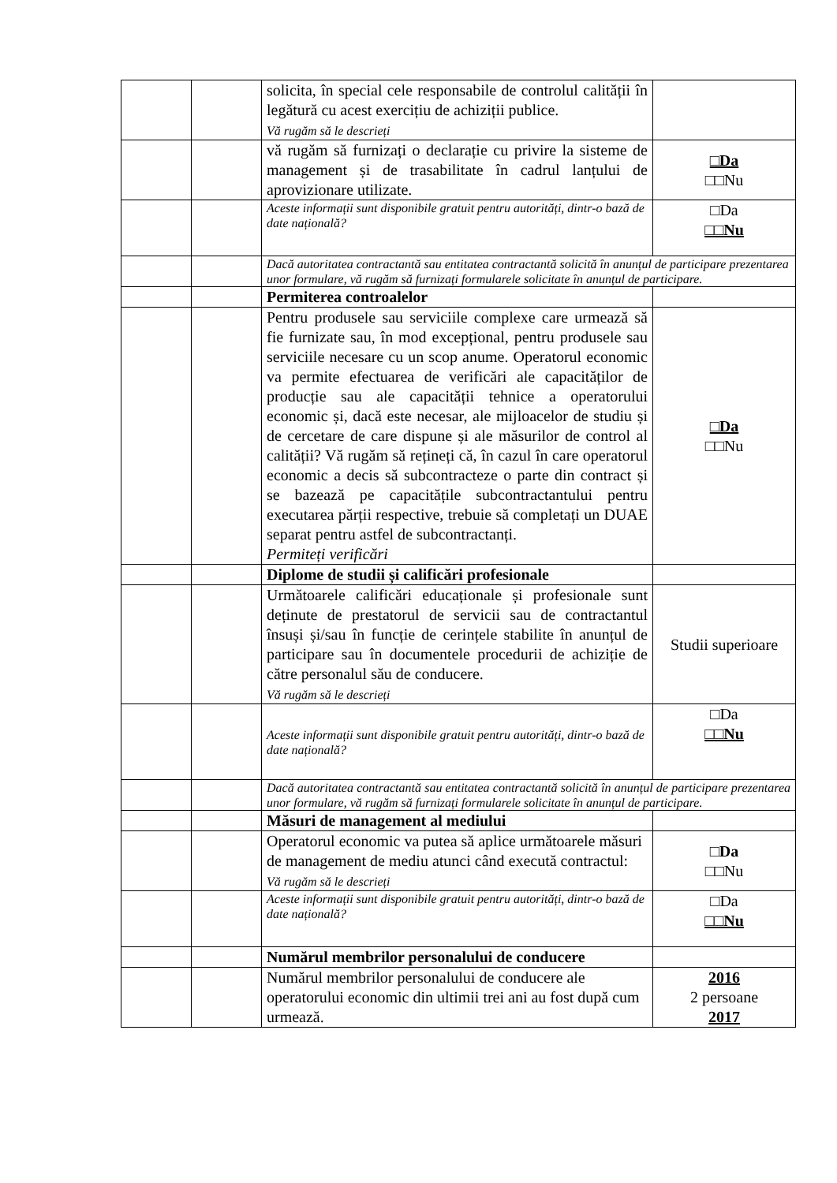| | | solicita, în special cele responsabile de controlul calității în legătură cu acest exercițiu de achiziții publice. Vă rugăm să le descrieți | |
| | | vă rugăm să furnizați o declarație cu privire la sisteme de management și de trasabilitate în cadrul lanțului de aprovizionare utilizate. | □Da □□Nu |
| | | Aceste informații sunt disponibile gratuit pentru autorități, dintr-o bază de date națională? | □Da □□Nu |
| | | Dacă autoritatea contractantă sau entitatea contractantă solicită în anunțul de participare prezentarea unor formulare, vă rugăm să furnizați formularele solicitate în anunțul de participare. | |
| | | Permiterea controalelor | |
| | | Pentru produsele sau serviciile complexe care urmează să fie furnizate sau, în mod excepțional, pentru produsele sau serviciile necesare cu un scop anume. Operatorul economic va permite efectuarea de verificări ale capacităților de producție sau ale capacității tehnice a operatorului economic și, dacă este necesar, ale mijloacelor de studiu și de cercetare de care dispune și ale măsurilor de control al calității? Vă rugăm să rețineți că, în cazul în care operatorul economic a decis să subcontracteze o parte din contract și se bazează pe capacitățile subcontractantului pentru executarea părții respective, trebuie să completați un DUAE separat pentru astfel de subcontractanți. Permiteți verificări | □Da □□Nu |
| | | Diplome de studii și calificări profesionale | |
| | | Următoarele calificări educaționale și profesionale sunt deținute de prestatorul de servicii sau de contractantul însuși și/sau în funcție de cerințele stabilite în anunțul de participare sau în documentele procedurii de achiziție de către personalul său de conducere. Vă rugăm să le descrieți | Studii superioare |
| | | Aceste informații sunt disponibile gratuit pentru autorități, dintr-o bază de date națională? | □Da □□Nu |
| | | Dacă autoritatea contractantă sau entitatea contractantă solicită în anunțul de participare prezentarea unor formulare, vă rugăm să furnizați formularele solicitate în anunțul de participare. | |
| | | Măsuri de management al mediului | |
| | | Operatorul economic va putea să aplice următoarele măsuri de management de mediu atunci când execută contractul: Vă rugăm să le descrieți | □Da □□Nu |
| | | Aceste informații sunt disponibile gratuit pentru autorități, dintr-o bază de date națională? | □Da □□Nu |
| | | Numărul membrilor personalului de conducere | |
| | | Numărul membrilor personalului de conducere ale operatorului economic din ultimii trei ani au fost după cum urmează. | 2016 2 persoane 2017 |